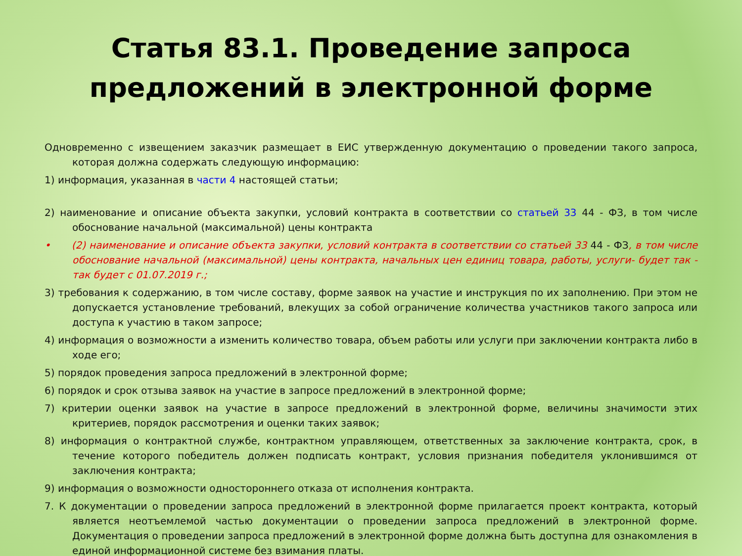Статья 83.1. Проведение запроса
предложений в электронной форме
Одновременно с извещением заказчик размещает в ЕИС утвержденную документацию о проведении такого запроса, которая должна содержать следующую информацию:
1) информация, указанная в части 4 настоящей статьи;
2) наименование и описание объекта закупки, условий контракта в соответствии со статьей 33 44 - ФЗ, в том числе обоснование начальной (максимальной) цены контракта
• (2) наименование и описание объекта закупки, условий контракта в соответствии со статьей 33 44 - ФЗ, в том числе обоснование начальной (максимальной) цены контракта, начальных цен единиц товара, работы, услуги- будет так - так будет с 01.07.2019 г.;
3) требования к содержанию, в том числе составу, форме заявок на участие и инструкция по их заполнению. При этом не допускается установление требований, влекущих за собой ограничение количества участников такого запроса или доступа к участию в таком запросе;
4) информация о возможности а изменить количество товара, объем работы или услуги при заключении контракта либо в ходе его;
5) порядок проведения запроса предложений в электронной форме;
6) порядок и срок отзыва заявок на участие в запросе предложений в электронной форме;
7) критерии оценки заявок на участие в запросе предложений в электронной форме, величины значимости этих критериев, порядок рассмотрения и оценки таких заявок;
8) информация о контрактной службе, контрактном управляющем, ответственных за заключение контракта, срок, в течение которого победитель должен подписать контракт, условия признания победителя уклонившимся от заключения контракта;
9) информация о возможности одностороннего отказа от исполнения контракта.
7. К документации о проведении запроса предложений в электронной форме прилагается проект контракта, который является неотъемлемой частью документации о проведении запроса предложений в электронной форме. Документация о проведении запроса предложений в электронной форме должна быть доступна для ознакомления в единой информационной системе без взимания платы.